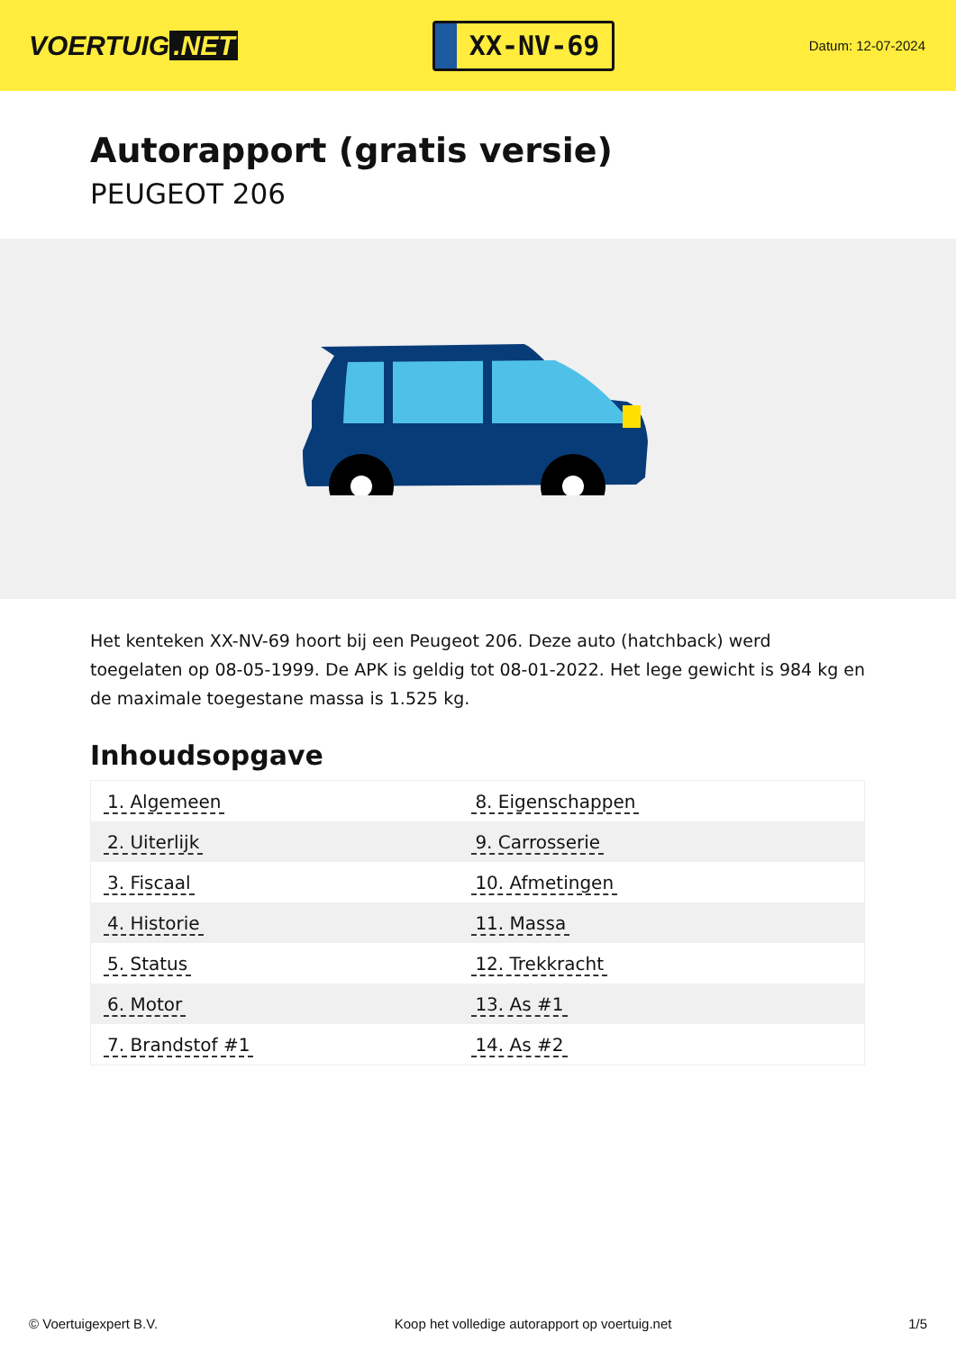VOERTUIG.NET
XX-NV-69
Datum: 12-07-2024
Autorapport (gratis versie)
PEUGEOT 206
Het kenteken XX-NV-69 hoort bij een Peugeot 206. Deze auto (hatchback) werd toegelaten op 08-05-1999. De APK is geldig tot 08-01-2022. Het lege gewicht is 984 kg en de maximale toegestane massa is 1.525 kg.
Inhoudsopgave
| 1. Algemeen | 8. Eigenschappen |
| 2. Uiterlijk | 9. Carrosserie |
| 3. Fiscaal | 10. Afmetingen |
| 4. Historie | 11. Massa |
| 5. Status | 12. Trekkracht |
| 6. Motor | 13. As #1 |
| 7. Brandstof #1 | 14. As #2 |
© Voertuigexpert B.V. Koop het volledige autorapport op voertuig.net 1/5